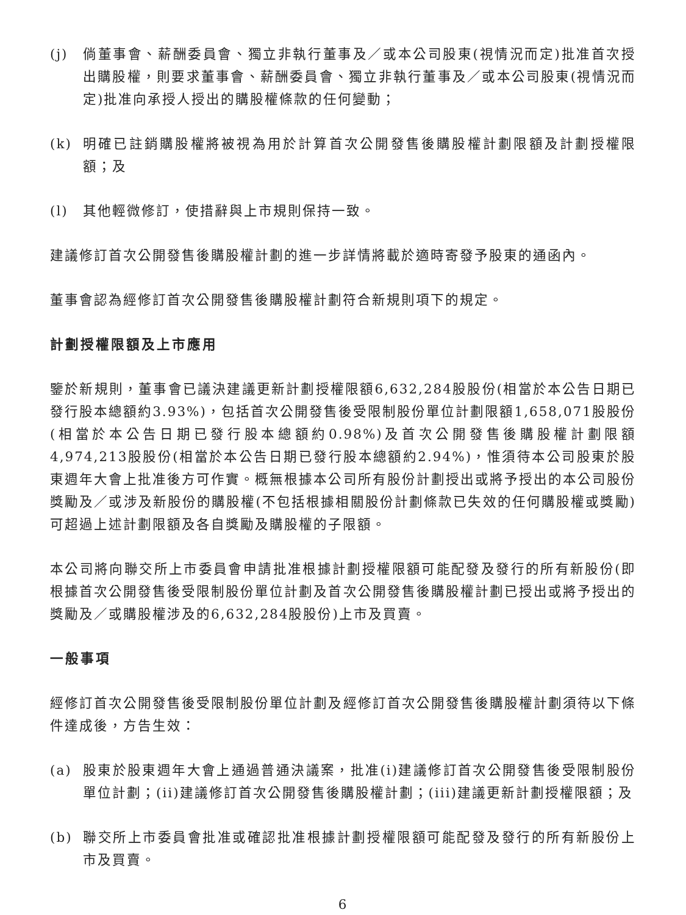(j) 倘董事會、薪酬委員會、獨立非執行董事及／或本公司股東(視情況而定)批准首次授出購股權，則要求董事會、薪酬委員會、獨立非執行董事及／或本公司股東(視情況而定)批准向承授人授出的購股權條款的任何變動；
(k) 明確已註銷購股權將被視為用於計算首次公開發售後購股權計劃限額及計劃授權限額；及
(l) 其他輕微修訂，使措辭與上市規則保持一致。
建議修訂首次公開發售後購股權計劃的進一步詳情將載於適時寄發予股東的通函內。
董事會認為經修訂首次公開發售後購股權計劃符合新規則項下的規定。
計劃授權限額及上市應用
鑒於新規則，董事會已議決建議更新計劃授權限額6,632,284股股份(相當於本公告日期已發行股本總額約3.93%)，包括首次公開發售後受限制股份單位計劃限額1,658,071股股份(相當於本公告日期已發行股本總額約0.98%)及首次公開發售後購股權計劃限額4,974,213股股份(相當於本公告日期已發行股本總額約2.94%)，惟須待本公司股東於股東週年大會上批准後方可作實。概無根據本公司所有股份計劃授出或將予授出的本公司股份獎勵及／或涉及新股份的購股權(不包括根據相關股份計劃條款已失效的任何購股權或獎勵)可超過上述計劃限額及各自獎勵及購股權的子限額。
本公司將向聯交所上市委員會申請批准根據計劃授權限額可能配發及發行的所有新股份(即根據首次公開發售後受限制股份單位計劃及首次公開發售後購股權計劃已授出或將予授出的獎勵及／或購股權涉及的6,632,284股股份)上市及買賣。
一般事項
經修訂首次公開發售後受限制股份單位計劃及經修訂首次公開發售後購股權計劃須待以下條件達成後，方告生效：
(a) 股東於股東週年大會上通過普通決議案，批准(i)建議修訂首次公開發售後受限制股份單位計劃；(ii)建議修訂首次公開發售後購股權計劃；(iii)建議更新計劃授權限額；及
(b) 聯交所上市委員會批准或確認批准根據計劃授權限額可能配發及發行的所有新股份上市及買賣。
6